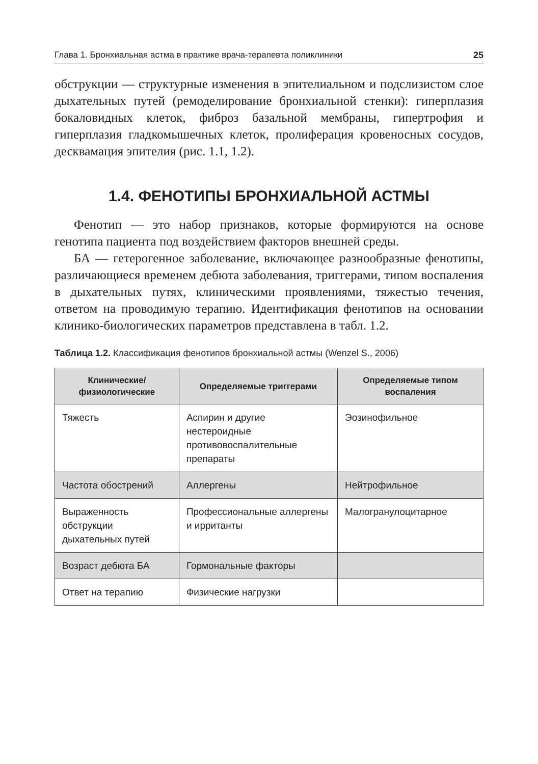Глава 1. Бронхиальная астма в практике врача-терапевта поликлиники 25
обструкции — структурные изменения в эпителиальном и подслизистом слое дыхательных путей (ремоделирование бронхиальной стенки): гиперплазия бокаловидных клеток, фиброз базальной мембраны, гипертрофия и гиперплазия гладкомышечных клеток, пролиферация кровеносных сосудов, десквамация эпителия (рис. 1.1, 1.2).
1.4. ФЕНОТИПЫ БРОНХИАЛЬНОЙ АСТМЫ
Фенотип — это набор признаков, которые формируются на основе генотипа пациента под воздействием факторов внешней среды.
БА — гетерогенное заболевание, включающее разнообразные фенотипы, различающиеся временем дебюта заболевания, триггерами, типом воспаления в дыхательных путях, клиническими проявлениями, тяжестью течения, ответом на проводимую терапию. Идентификация фенотипов на основании клинико-биологических параметров представлена в табл. 1.2.
Таблица 1.2. Классификация фенотипов бронхиальной астмы (Wenzel S., 2006)
| Клинические/ физиологические | Определяемые триггерами | Определяемые типом воспаления |
| --- | --- | --- |
| Тяжесть | Аспирин и другие нестероидные противовоспалительные препараты | Эозинофильное |
| Частота обострений | Аллергены | Нейтрофильное |
| Выраженность обструкции дыхательных путей | Профессиональные аллергены и ирританты | Малогранулоцитарное |
| Возраст дебюта БА | Гормональные факторы | |
| Ответ на терапию | Физические нагрузки | |